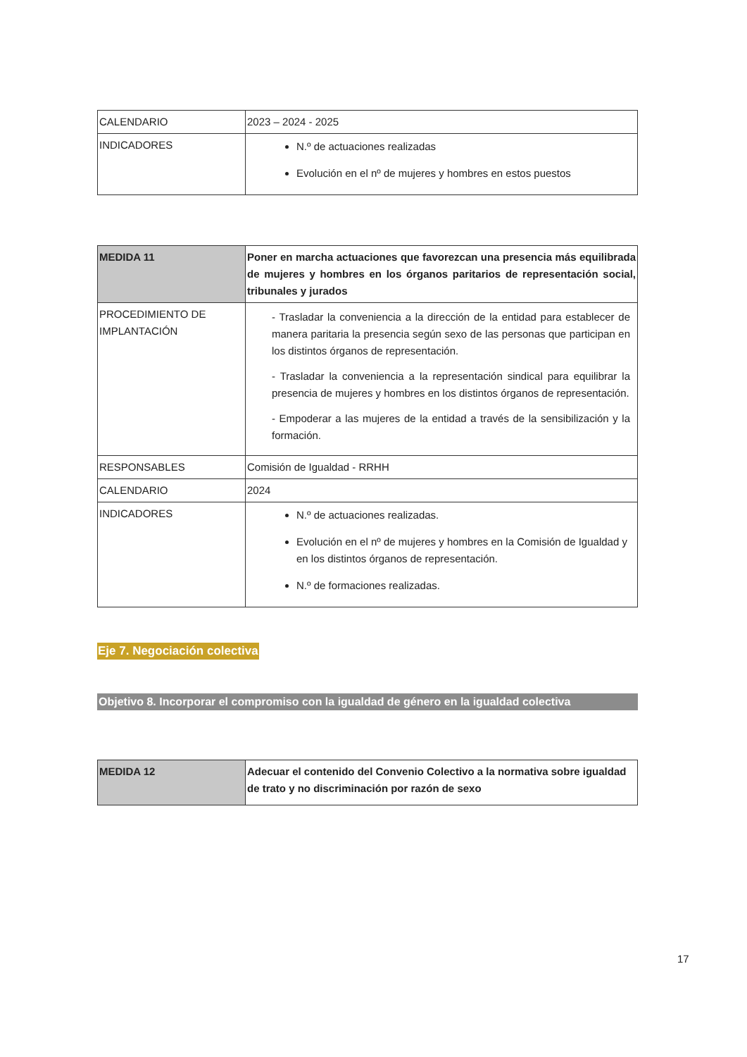| CALENDARIO | 2023 – 2024 - 2025 |
| INDICADORES | N.º de actuaciones realizadas Evolución en el nº de mujeres y hombres en estos puestos |
| MEDIDA 11 | Poner en marcha actuaciones que favorezcan una presencia más equilibrada de mujeres y hombres en los órganos paritarios de representación social, tribunales y jurados |
| PROCEDIMIENTO DE IMPLANTACIÓN | - Trasladar la conveniencia a la dirección de la entidad para establecer de manera paritaria la presencia según sexo de las personas que participan en los distintos órganos de representación. - Trasladar la conveniencia a la representación sindical para equilibrar la presencia de mujeres y hombres en los distintos órganos de representación. - Empoderar a las mujeres de la entidad a través de la sensibilización y la formación. |
| RESPONSABLES | Comisión de Igualdad - RRHH |
| CALENDARIO | 2024 |
| INDICADORES | N.º de actuaciones realizadas. Evolución en el nº de mujeres y hombres en la Comisión de Igualdad y en los distintos órganos de representación. N.º de formaciones realizadas. |
Eje 7. Negociación colectiva
Objetivo 8. Incorporar el compromiso con la igualdad de género en la igualdad colectiva
| MEDIDA 12 | Adecuar el contenido del Convenio Colectivo a la normativa sobre igualdad de trato y no discriminación por razón de sexo |
17